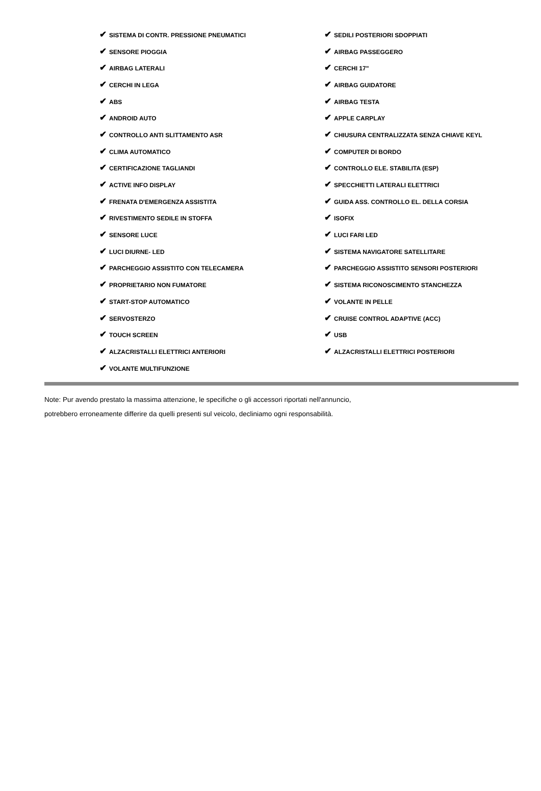| ✔ SISTEMA DI CONTR. PRESSIONE PNEUMATICI | ✔ SEDILI POSTERIORI SDOPPIATI |
| ✔ SENSORE PIOGGIA | ✔ AIRBAG PASSEGGERO |
| ✔ AIRBAG LATERALI | ✔ CERCHI 17" |
| ✔ CERCHI IN LEGA | ✔ AIRBAG GUIDATORE |
| ✔ ABS | ✔ AIRBAG TESTA |
| ✔ ANDROID AUTO | ✔ APPLE CARPLAY |
| ✔ CONTROLLO ANTI SLITTAMENTO ASR | ✔ CHIUSURA CENTRALIZZATA SENZA CHIAVE KEYL |
| ✔ CLIMA AUTOMATICO | ✔ COMPUTER DI BORDO |
| ✔ CERTIFICAZIONE TAGLIANDI | ✔ CONTROLLO ELE. STABILITA (ESP) |
| ✔ ACTIVE INFO DISPLAY | ✔ SPECCHIETTI LATERALI ELETTRICI |
| ✔ FRENATA D'EMERGENZA ASSISTITA | ✔ GUIDA ASS. CONTROLLO EL. DELLA CORSIA |
| ✔ RIVESTIMENTO SEDILE IN STOFFA | ✔ ISOFIX |
| ✔ SENSORE LUCE | ✔ LUCI FARI LED |
| ✔ LUCI DIURNE- LED | ✔ SISTEMA NAVIGATORE SATELLITARE |
| ✔ PARCHEGGIO ASSISTITO CON TELECAMERA | ✔ PARCHEGGIO ASSISTITO SENSORI POSTERIORI |
| ✔ PROPRIETARIO NON FUMATORE | ✔ SISTEMA RICONOSCIMENTO STANCHEZZA |
| ✔ START-STOP AUTOMATICO | ✔ VOLANTE IN PELLE |
| ✔ SERVOSTERZO | ✔ CRUISE CONTROL ADAPTIVE (ACC) |
| ✔ TOUCH SCREEN | ✔ USB |
| ✔ ALZACRISTALLI ELETTRICI ANTERIORI | ✔ ALZACRISTALLI ELETTRICI POSTERIORI |
| ✔ VOLANTE MULTIFUNZIONE | |
Note: Pur avendo prestato la massima attenzione, le specifiche o gli accessori riportati nell'annuncio,
potrebbero erroneamente differire da quelli presenti sul veicolo, decliniamo ogni responsabilità.